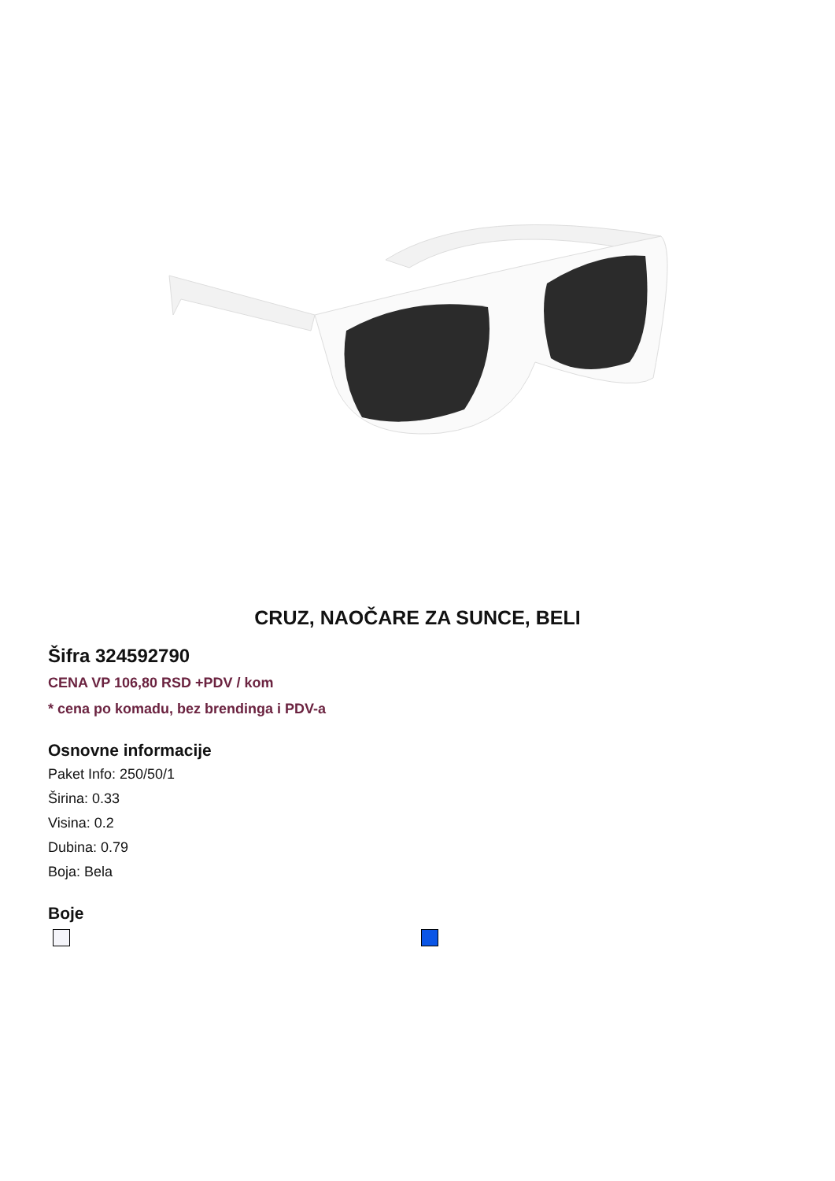CRUZ, NAOČARE ZA SUNCE, BELI
Šifra 324592790
CENA VP 106,80 RSD +PDV / kom
* cena po komadu, bez brendinga i PDV-a
Osnovne informacije
Paket Info: 250/50/1
Širina: 0.33
Visina: 0.2
Dubina: 0.79
Boja: Bela
Boje